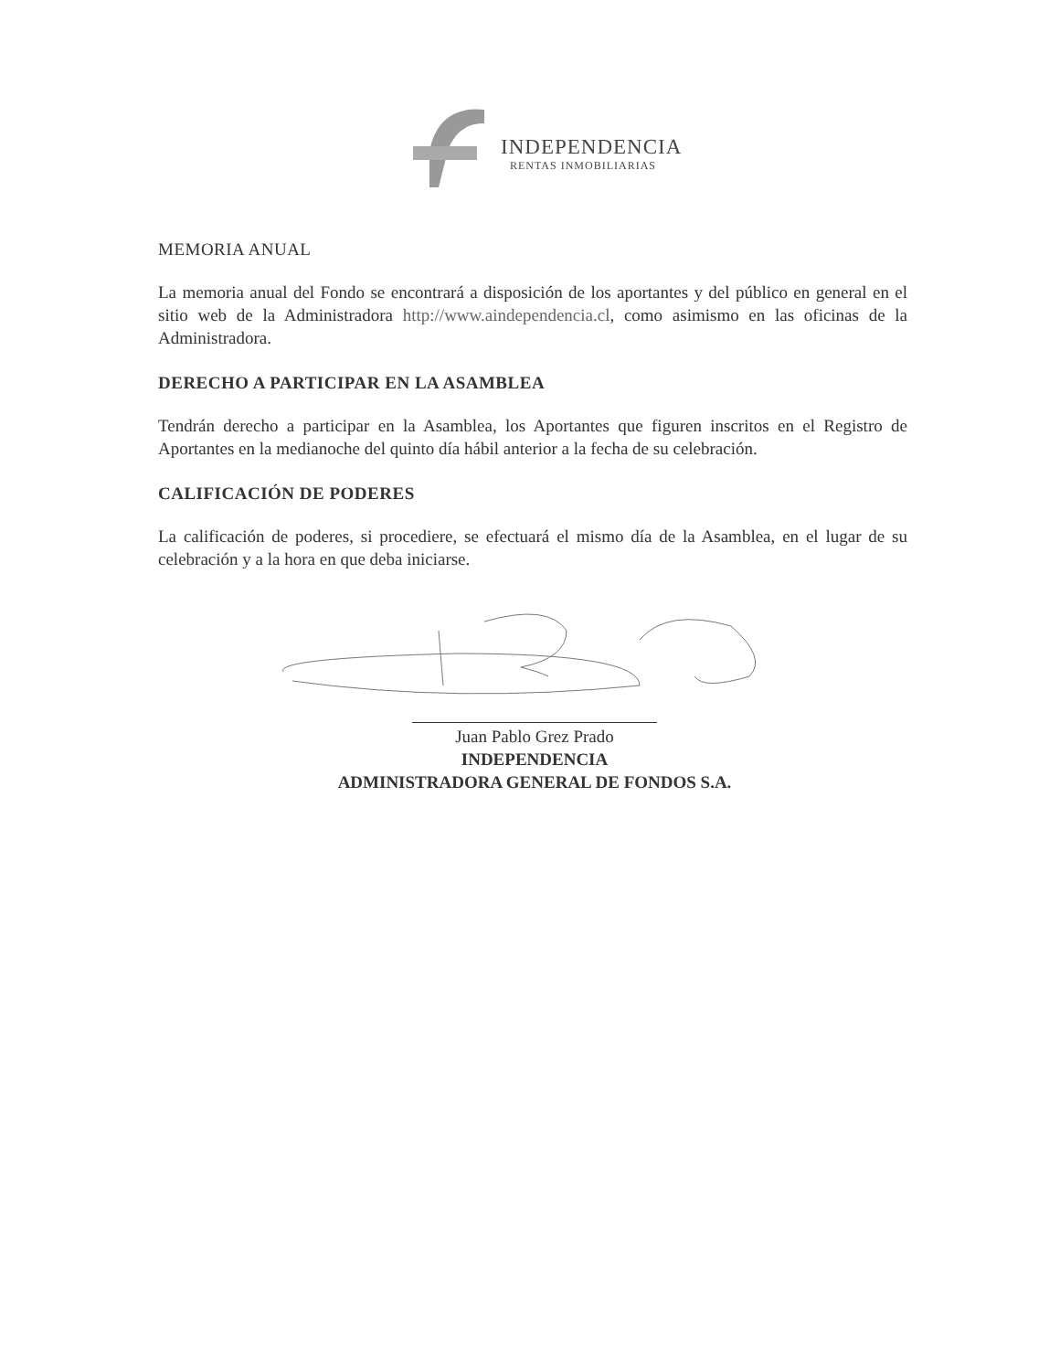INDEPENDENCIA
RENTAS INMOBILIARIAS
MEMORIA ANUAL
La memoria anual del Fondo se encontrará a disposición de los aportantes y del público en general en el sitio web de la Administradora http://www.aindependencia.cl, como asimismo en las oficinas de la Administradora.
DERECHO A PARTICIPAR EN LA ASAMBLEA
Tendrán derecho a participar en la Asamblea, los Aportantes que figuren inscritos en el Registro de Aportantes en la medianoche del quinto día hábil anterior a la fecha de su celebración.
CALIFICACIÓN DE PODERES
La calificación de poderes, si procediere, se efectuará el mismo día de la Asamblea, en el lugar de su celebración y a la hora en que deba iniciarse.
Juan Pablo Grez Prado
INDEPENDENCIA
ADMINISTRADORA GENERAL DE FONDOS S.A.